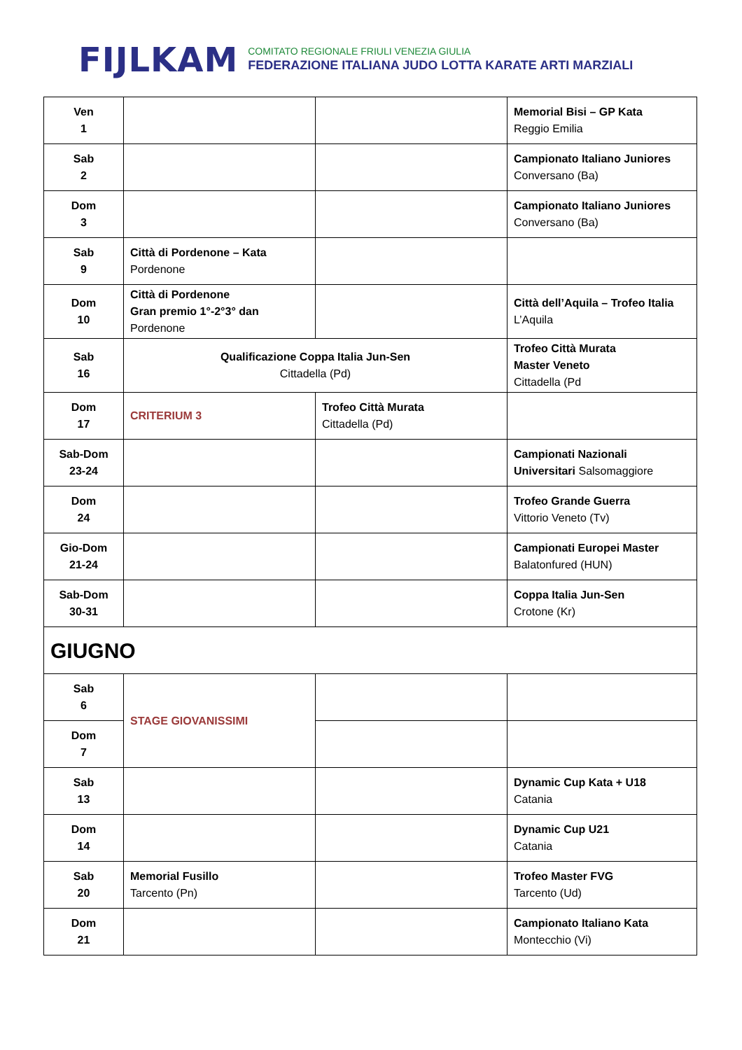FIJLKAM
COMITATO REGIONALE FRIULI VENEZIA GIULIA
FEDERAZIONE ITALIANA JUDO LOTTA KARATE ARTI MARZIALI
| Ven 1 | | | Memorial Bisi – GP Kata Reggio Emilia |
| Sab 2 | | | Campionato Italiano Juniores Conversano (Ba) |
| Dom 3 | | | Campionato Italiano Juniores Conversano (Ba) |
| Sab 9 | Città di Pordenone – Kata Pordenone | | |
| Dom 10 | Città di Pordenone Gran premio 1°-2°3° dan Pordenone | | Città dell’Aquila – Trofeo Italia L’Aquila |
| Sab 16 | Qualificazione Coppa Italia Jun-Sen Cittadella (Pd) | | Trofeo Città Murata Master Veneto Cittadella (Pd |
| Dom 17 | CRITERIUM 3 | Trofeo Città Murata Cittadella (Pd) | |
| Sab-Dom 23-24 | | | Campionati Nazionali Universitari Salsomaggiore |
| Dom 24 | | | Trofeo Grande Guerra Vittorio Veneto (Tv) |
| Gio-Dom 21-24 | | | Campionati Europei Master Balatonfured (HUN) |
| Sab-Dom 30-31 | | | Coppa Italia Jun-Sen Crotone (Kr) |
| GIUGNO | | | |
| Sab 6 | STAGE GIOVANISSIMI | | |
| Dom 7 | | | |
| Sab 13 | | | Dynamic Cup Kata + U18 Catania |
| Dom 14 | | | Dynamic Cup U21 Catania |
| Sab 20 | Memorial Fusillo Tarcento (Pn) | | Trofeo Master FVG Tarcento (Ud) |
| Dom 21 | | | Campionato Italiano Kata Montecchio (Vi) |